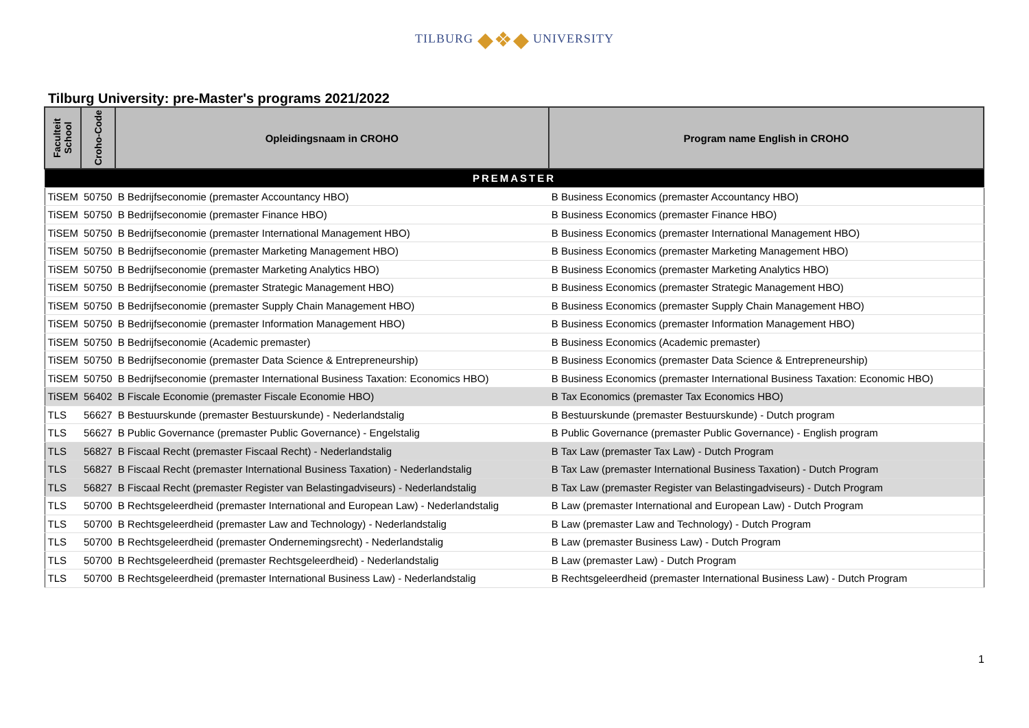TILBURG ◆❖◆ UNIVERSITY
Tilburg University: pre-Master's programs 2021/2022
| Faculteit School | Croho-Code | Opleidingsnaam in CROHO | Program name English in CROHO |
| --- | --- | --- | --- |
| PREMASTER | | | |
| TiSEM | 50750 | B Bedrijfseconomie (premaster Accountancy HBO) | B Business Economics (premaster Accountancy HBO) |
| TiSEM | 50750 | B Bedrijfseconomie (premaster Finance HBO) | B Business Economics (premaster Finance HBO) |
| TiSEM | 50750 | B Bedrijfseconomie (premaster International Management HBO) | B Business Economics (premaster International Management HBO) |
| TiSEM | 50750 | B Bedrijfseconomie (premaster Marketing Management HBO) | B Business Economics (premaster Marketing Management HBO) |
| TiSEM | 50750 | B Bedrijfseconomie (premaster Marketing Analytics HBO) | B Business Economics (premaster Marketing Analytics HBO) |
| TiSEM | 50750 | B Bedrijfseconomie (premaster Strategic Management HBO) | B Business Economics (premaster Strategic Management HBO) |
| TiSEM | 50750 | B Bedrijfseconomie (premaster Supply Chain Management HBO) | B Business Economics (premaster Supply Chain Management HBO) |
| TiSEM | 50750 | B Bedrijfseconomie (premaster Information Management HBO) | B Business Economics (premaster Information Management HBO) |
| TiSEM | 50750 | B Bedrijfseconomie (Academic premaster) | B Business Economics (Academic premaster) |
| TiSEM | 50750 | B Bedrijfseconomie (premaster Data Science & Entrepreneurship) | B Business Economics (premaster Data Science & Entrepreneurship) |
| TiSEM | 50750 | B Bedrijfseconomie (premaster International Business Taxation: Economics HBO) | B Business Economics (premaster International Business Taxation: Economic HBO) |
| TiSEM | 56402 | B Fiscale Economie (premaster Fiscale Economie HBO) | B Tax Economics (premaster Tax Economics HBO) |
| TLS | 56627 | B Bestuurskunde (premaster Bestuurskunde) - Nederlandstalig | B Bestuurskunde (premaster Bestuurskunde) - Dutch program |
| TLS | 56627 | B Public Governance (premaster Public Governance) - Engelstalig | B Public Governance (premaster Public Governance) - English program |
| TLS | 56827 | B Fiscaal Recht (premaster Fiscaal Recht) - Nederlandstalig | B Tax Law (premaster Tax Law) - Dutch Program |
| TLS | 56827 | B Fiscaal Recht (premaster International Business Taxation) - Nederlandstalig | B Tax Law (premaster International Business Taxation) - Dutch Program |
| TLS | 56827 | B Fiscaal Recht (premaster Register van Belastingadviseurs) - Nederlandstalig | B Tax Law (premaster Register van Belastingadviseurs) - Dutch Program |
| TLS | 50700 | B Rechtsgeleerdheid (premaster International and European Law) - Nederlandstalig | B Law (premaster International and European Law) - Dutch Program |
| TLS | 50700 | B Rechtsgeleerdheid (premaster Law and Technology) - Nederlandstalig | B Law (premaster Law and Technology) - Dutch Program |
| TLS | 50700 | B Rechtsgeleerdheid (premaster Ondernemingsrecht) - Nederlandstalig | B Law (premaster Business Law) - Dutch Program |
| TLS | 50700 | B Rechtsgeleerdheid (premaster Rechtsgeleerdheid) - Nederlandstalig | B Law (premaster Law) - Dutch Program |
| TLS | 50700 | B Rechtsgeleerdheid (premaster International Business Law) - Nederlandstalig | B Rechtsgeleerdheid (premaster International Business Law) - Dutch Program |
1